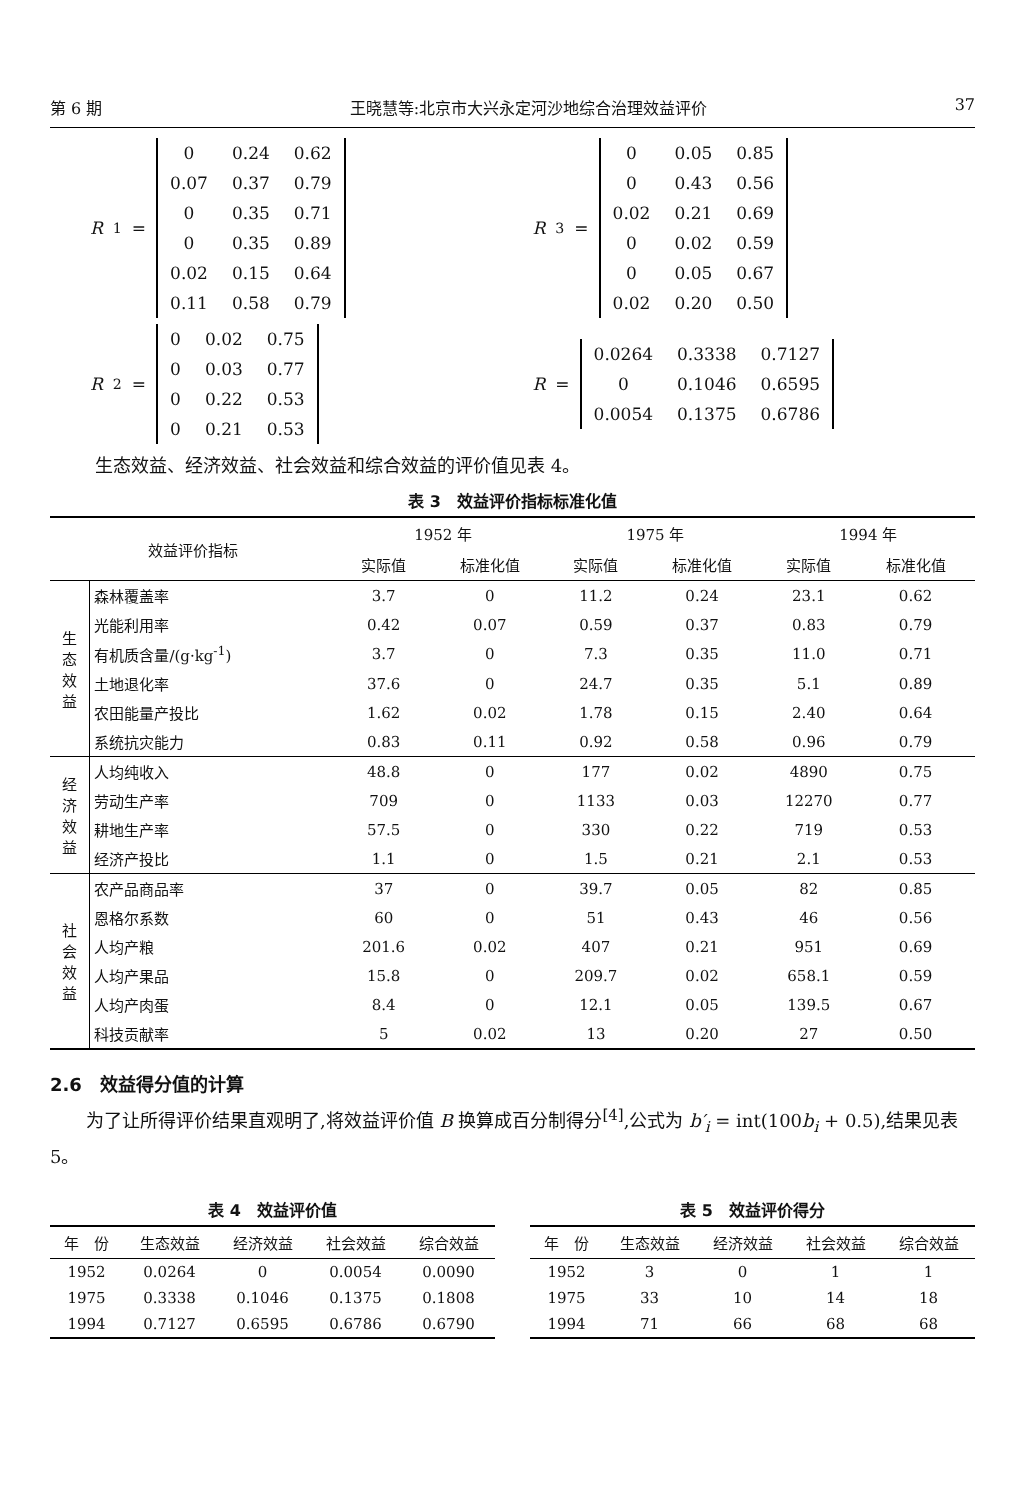第 6 期 王晓慧等:北京市大兴永定河沙地综合治理效益评价 37
R<sub>1</sub> =
| 0 | 0.24 | 0.62 |
| 0.07 | 0.37 | 0.79 |
| 0 | 0.35 | 0.71 |
| 0 | 0.35 | 0.89 |
| 0.02 | 0.15 | 0.64 |
| 0.11 | 0.58 | 0.79 |
R<sub>3</sub> =
| 0 | 0.05 | 0.85 |
| 0 | 0.43 | 0.56 |
| 0.02 | 0.21 | 0.69 |
| 0 | 0.02 | 0.59 |
| 0 | 0.05 | 0.67 |
| 0.02 | 0.20 | 0.50 |
R<sub>2</sub> =
| 0 | 0.02 | 0.75 |
| 0 | 0.03 | 0.77 |
| 0 | 0.22 | 0.53 |
| 0 | 0.21 | 0.53 |
R =
| 0.0264 | 0.3338 | 0.7127 |
| 0 | 0.1046 | 0.6595 |
| 0.0054 | 0.1375 | 0.6786 |
生态效益、经济效益、社会效益和综合效益的评价值见表 4。
表 3　效益评价指标标准化值
| 效益评价指标 | | 1952 年 | | 1975 年 | | 1994 年 | |
| --- | --- | --- | --- | --- | --- | --- | --- |
| | | 实际值 | 标准化值 | 实际值 | 标准化值 | 实际值 | 标准化值 |
| 生 态 效 益 | 森林覆盖率 | 3.7 | 0 | 11.2 | 0.24 | 23.1 | 0.62 |
| | 光能利用率 | 0.42 | 0.07 | 0.59 | 0.37 | 0.83 | 0.79 |
| | 有机质含量/(g·kg<sup>-1</sup>) | 3.7 | 0 | 7.3 | 0.35 | 11.0 | 0.71 |
| | 土地退化率 | 37.6 | 0 | 24.7 | 0.35 | 5.1 | 0.89 |
| | 农田能量产投比 | 1.62 | 0.02 | 1.78 | 0.15 | 2.40 | 0.64 |
| | 系统抗灾能力 | 0.83 | 0.11 | 0.92 | 0.58 | 0.96 | 0.79 |
| 经 济 效 益 | 人均纯收入 | 48.8 | 0 | 177 | 0.02 | 4890 | 0.75 |
| | 劳动生产率 | 709 | 0 | 1133 | 0.03 | 12270 | 0.77 |
| | 耕地生产率 | 57.5 | 0 | 330 | 0.22 | 719 | 0.53 |
| | 经济产投比 | 1.1 | 0 | 1.5 | 0.21 | 2.1 | 0.53 |
| 社 会 效 益 | 农产品商品率 | 37 | 0 | 39.7 | 0.05 | 82 | 0.85 |
| | 恩格尔系数 | 60 | 0 | 51 | 0.43 | 46 | 0.56 |
| | 人均产粮 | 201.6 | 0.02 | 407 | 0.21 | 951 | 0.69 |
| | 人均产果品 | 15.8 | 0 | 209.7 | 0.02 | 658.1 | 0.59 |
| | 人均产肉蛋 | 8.4 | 0 | 12.1 | 0.05 | 139.5 | 0.67 |
| | 科技贡献率 | 5 | 0.02 | 13 | 0.20 | 27 | 0.50 |
2.6　效益得分值的计算
为了让所得评价结果直观明了,将效益评价值 B 换算成百分制得分<sup>[4]</sup>,公式为 b′<sub>i</sub> = int(100b<sub>i</sub> + 0.5),结果见表 5。
表 4　效益评价值
| 年 份 | 生态效益 | 经济效益 | 社会效益 | 综合效益 |
| --- | --- | --- | --- | --- |
| 1952 | 0.0264 | 0 | 0.0054 | 0.0090 |
| 1975 | 0.3338 | 0.1046 | 0.1375 | 0.1808 |
| 1994 | 0.7127 | 0.6595 | 0.6786 | 0.6790 |
表 5　效益评价得分
| 年 份 | 生态效益 | 经济效益 | 社会效益 | 综合效益 |
| --- | --- | --- | --- | --- |
| 1952 | 3 | 0 | 1 | 1 |
| 1975 | 33 | 10 | 14 | 18 |
| 1994 | 71 | 66 | 68 | 68 |